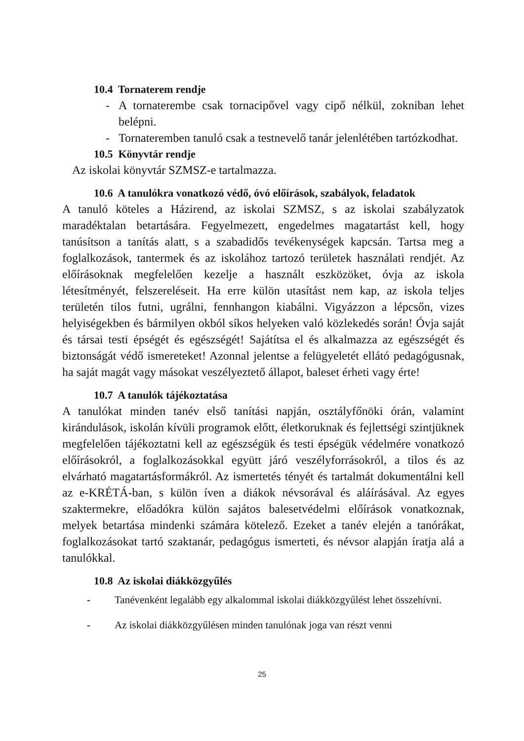10.4 Tornaterem rendje
- A tornaterembe csak tornacipővel vagy cipő nélkül, zokniban lehet belépni.
- Tornateremben tanuló csak a testnevelő tanár jelenlétében tartózkodhat.
10.5 Könyvtár rendje
Az iskolai könyvtár SZMSZ-e tartalmazza.
10.6 A tanulókra vonatkozó védő, óvó előírások, szabályok, feladatok
A tanuló köteles a Házirend, az iskolai SZMSZ, s az iskolai szabályzatok maradéktalan betartására. Fegyelmezett, engedelmes magatartást kell, hogy tanúsítson a tanítás alatt, s a szabadidős tevékenységek kapcsán. Tartsa meg a foglalkozások, tantermek és az iskolához tartozó területek használati rendjét. Az előírásoknak megfelelően kezelje a használt eszközöket, óvja az iskola létesítményét, felszereléseit. Ha erre külön utasítást nem kap, az iskola teljes területén tilos futni, ugrálni, fennhangon kiabálni. Vigyázzon a lépcsőn, vizes helyiségekben és bármilyen okból síkos helyeken való közlekedés során! Óvja saját és társai testi épségét és egészségét! Sajátítsa el és alkalmazza az egészségét és biztonságát védő ismereteket! Azonnal jelentse a felügyeletét ellátó pedagógusnak, ha saját magát vagy másokat veszélyeztető állapot, baleset érheti vagy érte!
10.7 A tanulók tájékoztatása
A tanulókat minden tanév első tanítási napján, osztályfőnöki órán, valamint kirándulások, iskolán kívüli programok előtt, életkoruknak és fejlettségi szintjüknek megfelelően tájékoztatni kell az egészségük és testi épségük védelmére vonatkozó előírásokról, a foglalkozásokkal együtt járó veszélyforrásokról, a tilos és az elvárható magatartásformákról. Az ismertetés tényét és tartalmát dokumentálni kell az e-KRÉTÁ-ban, s külön íven a diákok névsorával és aláírásával. Az egyes szaktermekre, előadókra külön sajátos balesetvédelmi előírások vonatkoznak, melyek betartása mindenki számára kötelező. Ezeket a tanév elején a tanórákat, foglalkozásokat tartó szaktanár, pedagógus ismerteti, és névsor alapján íratja alá a tanulókkal.
10.8 Az iskolai diákközgyűlés
- Tanévenként legalább egy alkalommal iskolai diákközgyűlést lehet összehívni.
- Az iskolai diákközgyűlésen minden tanulónak joga van részt venni
25